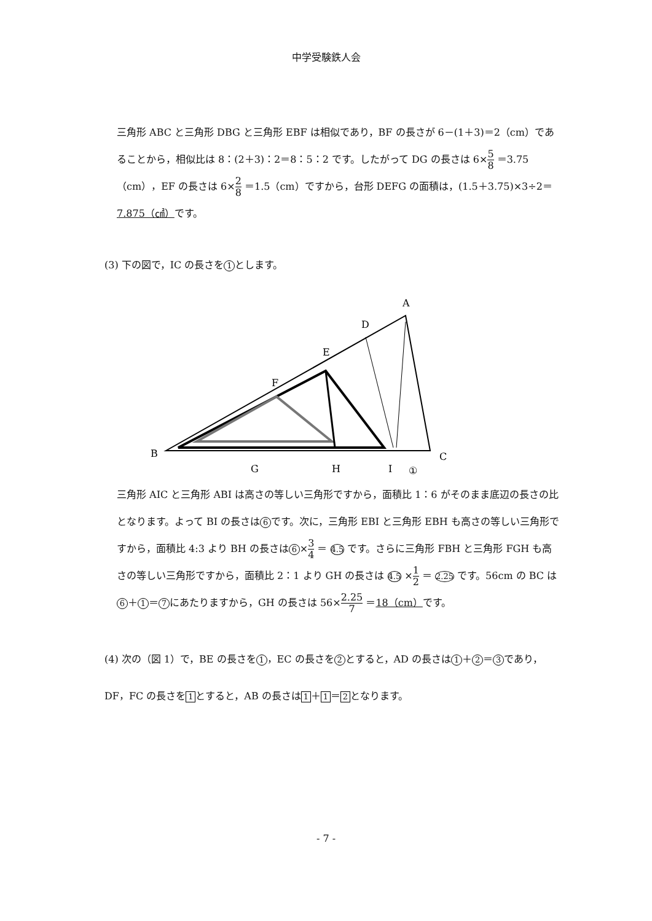中学受験鉄人会
三角形 ABC と三角形 DBG と三角形 EBF は相似であり，BF の長さが 6－(1＋3)＝2（cm）であることから，相似比は 8：(2＋3)：2＝8：5：2 です。したがって DG の長さは 6×5 8 ＝3.75（cm），EF の長さは 6×2 8 ＝1.5（cm）ですから，台形 DEFG の面積は，(1.5＋3.75)×3÷2＝7.875（㎠）です。
(3) 下の図で，IC の長さを 1 とします。
A
D
E
F
B
G
H
I
C
①
三角形 AIC と三角形 ABI は高さの等しい三角形ですから，面積比 1：6 がそのまま底辺の長さの比となります。よって BI の長さは 6 です。次に，三角形 EBI と三角形 EBH も高さの等しい三角形ですから，面積比 4:3 より BH の長さは 6 ×3 4 ＝ 4.5 です。さらに三角形 FBH と三角形 FGH も高さの等しい三角形ですから，面積比 2：1 より GH の長さは 4.5 ×1 2 ＝ 2.25 です。56cm の BC は 6 ＋ 1 ＝ 7 にあたりますから，GH の長さは 56×2.25 7 ＝18（cm）です。
(4) 次の（図 1）で，BE の長さを 1 ，EC の長さを 2 とすると，AD の長さは 1 ＋ 2 ＝ 3 であり，DF，FC の長さを 1 とすると，AB の長さは 1 ＋ 1 ＝ 2 となります。
- 7 -